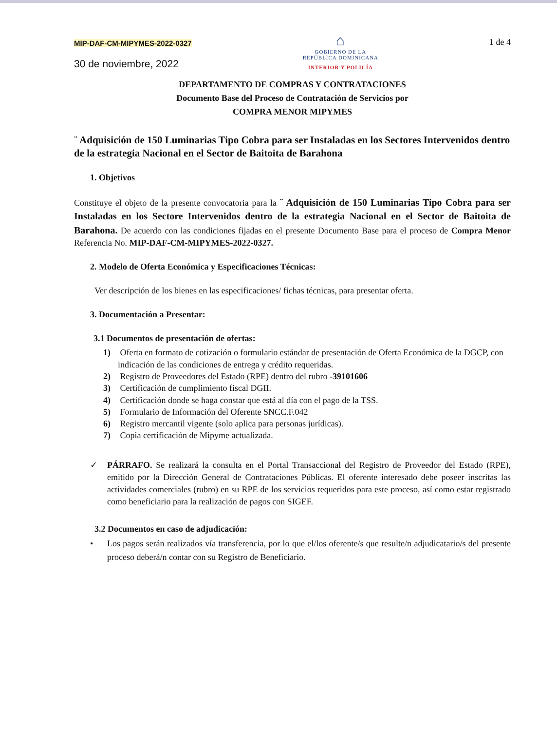MIP-DAF-CM-MIPYMES-2022-0327
30 de noviembre, 2022
⌂
GOBIERNO DE LA
REPÚBLICA DOMINICANA
INTERIOR Y POLICÍA
1 de 4
DEPARTAMENTO DE COMPRAS Y CONTRATACIONES
Documento Base del Proceso de Contratación de Servicios por
COMPRA MENOR MIPYMES
¨ Adquisición de 150 Luminarias Tipo Cobra para ser Instaladas en los Sectores Intervenidos dentro de la estrategia Nacional en el Sector de Baitoita de Barahona
1. Objetivos
Constituye el objeto de la presente convocatoria para la ¨ Adquisición de 150 Luminarias Tipo Cobra para ser Instaladas en los Sectore Intervenidos dentro de la estrategia Nacional en el Sector de Baitoita de Barahona. De acuerdo con las condiciones fijadas en el presente Documento Base para el proceso de Compra Menor Referencia No. MIP-DAF-CM-MIPYMES-2022-0327.
2. Modelo de Oferta Económica y Especificaciones Técnicas:
Ver descripción de los bienes en las especificaciones/ fichas técnicas, para presentar oferta.
3. Documentación a Presentar:
3.1 Documentos de presentación de ofertas:
1) Oferta en formato de cotización o formulario estándar de presentación de Oferta Económica de la DGCP, con indicación de las condiciones de entrega y crédito requeridas.
2) Registro de Proveedores del Estado (RPE) dentro del rubro -39101606
3) Certificación de cumplimiento fiscal DGII.
4) Certificación donde se haga constar que está al día con el pago de la TSS.
5) Formulario de Información del Oferente SNCC.F.042
6) Registro mercantil vigente (solo aplica para personas jurídicas).
7) Copia certificación de Mipyme actualizada.
✓
PÁRRAFO. Se realizará la consulta en el Portal Transaccional del Registro de Proveedor del Estado (RPE), emitido por la Dirección General de Contrataciones Públicas. El oferente interesado debe poseer inscritas las actividades comerciales (rubro) en su RPE de los servicios requeridos para este proceso, así como estar registrado como beneficiario para la realización de pagos con SIGEF.
3.2 Documentos en caso de adjudicación:
•
Los pagos serán realizados vía transferencia, por lo que el/los oferente/s que resulte/n adjudicatario/s del presente proceso deberá/n contar con su Registro de Beneficiario.